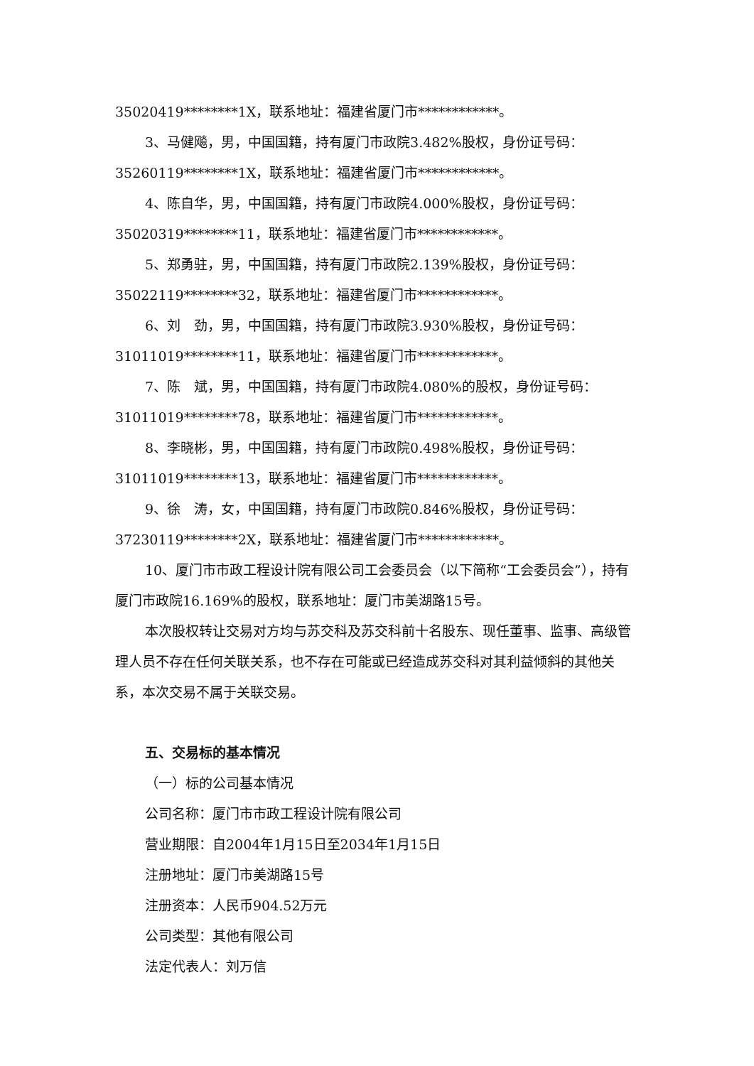35020419********1X，联系地址：福建省厦门市************。
3、马健飚，男，中国国籍，持有厦门市政院3.482%股权，身份证号码：35260119********1X，联系地址：福建省厦门市************。
4、陈自华，男，中国国籍，持有厦门市政院4.000%股权，身份证号码：35020319********11，联系地址：福建省厦门市************。
5、郑勇驻，男，中国国籍，持有厦门市政院2.139%股权，身份证号码：35022119********32，联系地址：福建省厦门市************。
6、刘　劲，男，中国国籍，持有厦门市政院3.930%股权，身份证号码：31011019********11，联系地址：福建省厦门市************。
7、陈　斌，男，中国国籍，持有厦门市政院4.080%的股权，身份证号码：31011019********78，联系地址：福建省厦门市************。
8、李晓彬，男，中国国籍，持有厦门市政院0.498%股权，身份证号码：31011019********13，联系地址：福建省厦门市************。
9、徐　涛，女，中国国籍，持有厦门市政院0.846%股权，身份证号码：37230119********2X，联系地址：福建省厦门市************。
10、厦门市市政工程设计院有限公司工会委员会（以下简称“工会委员会”），持有厦门市政院16.169%的股权，联系地址：厦门市美湖路15号。
本次股权转让交易对方均与苏交科及苏交科前十名股东、现任董事、监事、高级管理人员不存在任何关联关系，也不存在可能或已经造成苏交科对其利益倾斜的其他关系，本次交易不属于关联交易。
五、交易标的基本情况
（一）标的公司基本情况
公司名称：厦门市市政工程设计院有限公司
营业期限：自2004年1月15日至2034年1月15日
注册地址：厦门市美湖路15号
注册资本：人民币904.52万元
公司类型：其他有限公司
法定代表人：刘万信